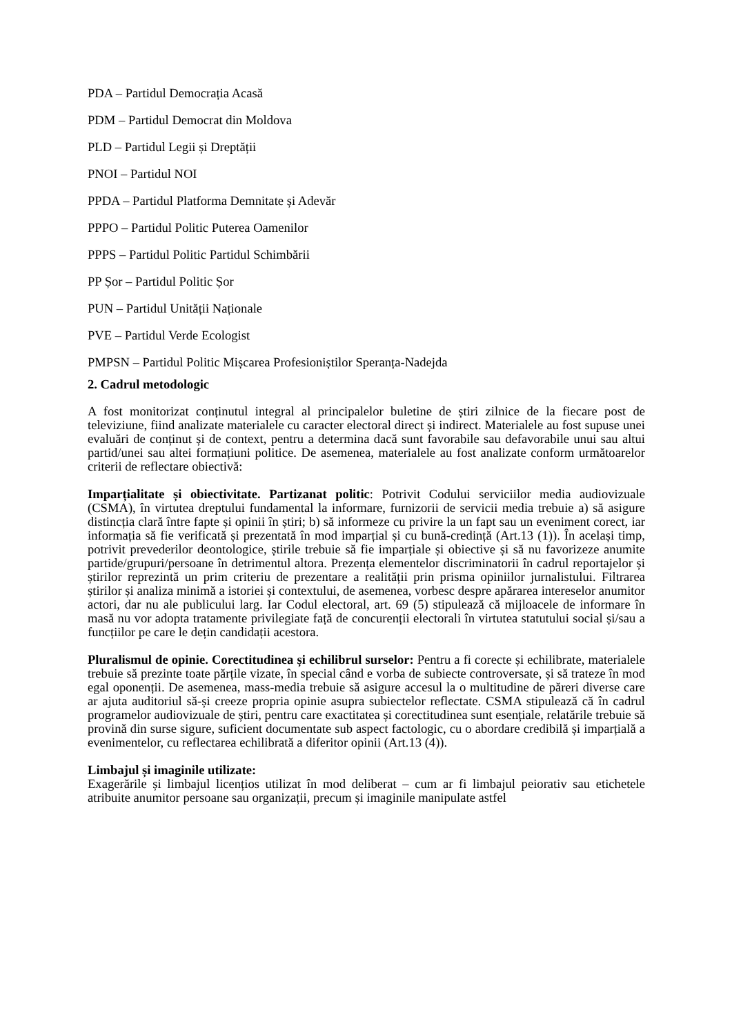PDA – Partidul Democrația Acasă
PDM – Partidul Democrat din Moldova
PLD – Partidul Legii și Dreptății
PNOI – Partidul NOI
PPDA – Partidul Platforma Demnitate și Adevăr
PPPO – Partidul Politic Puterea Oamenilor
PPPS – Partidul Politic Partidul Schimbării
PP Șor – Partidul Politic Șor
PUN – Partidul Unității Naționale
PVE – Partidul Verde Ecologist
PMPSN – Partidul Politic Mișcarea Profesioniștilor Speranța-Nadejda
2. Cadrul metodologic
A fost monitorizat conținutul integral al principalelor buletine de știri zilnice de la fiecare post de televiziune, fiind analizate materialele cu caracter electoral direct și indirect. Materialele au fost supuse unei evaluări de conținut și de context, pentru a determina dacă sunt favorabile sau defavorabile unui sau altui partid/unei sau altei formațiuni politice. De asemenea, materialele au fost analizate conform următoarelor criterii de reflectare obiectivă:
Imparțialitate și obiectivitate. Partizanat politic: Potrivit Codului serviciilor media audiovizuale (CSMA), în virtutea dreptului fundamental la informare, furnizorii de servicii media trebuie a) să asigure distincția clară între fapte și opinii în știri; b) să informeze cu privire la un fapt sau un eveniment corect, iar informația să fie verificată și prezentată în mod imparțial și cu bună-credință (Art.13 (1)). În același timp, potrivit prevederilor deontologice, știrile trebuie să fie imparțiale și obiective și să nu favorizeze anumite partide/grupuri/persoane în detrimentul altora. Prezența elementelor discriminatorii în cadrul reportajelor și știrilor reprezintă un prim criteriu de prezentare a realității prin prisma opiniilor jurnalistului. Filtrarea știrilor și analiza minimă a istoriei și contextului, de asemenea, vorbesc despre apărarea intereselor anumitor actori, dar nu ale publicului larg. Iar Codul electoral, art. 69 (5) stipulează că mijloacele de informare în masă nu vor adopta tratamente privilegiate față de concurenții electorali în virtutea statutului social și/sau a funcțiilor pe care le dețin candidații acestora.
Pluralismul de opinie. Corectitudinea și echilibrul surselor: Pentru a fi corecte și echilibrate, materialele trebuie să prezinte toate părțile vizate, în special când e vorba de subiecte controversate, și să trateze în mod egal oponenții. De asemenea, mass-media trebuie să asigure accesul la o multitudine de păreri diverse care ar ajuta auditoriul să-și creeze propria opinie asupra subiectelor reflectate. CSMA stipulează că în cadrul programelor audiovizuale de știri, pentru care exactitatea și corectitudinea sunt esențiale, relatările trebuie să provină din surse sigure, suficient documentate sub aspect factologic, cu o abordare credibilă și imparțială a evenimentelor, cu reflectarea echilibrată a diferitor opinii (Art.13 (4)).
Limbajul și imaginile utilizate:
Exagerările și limbajul licențios utilizat în mod deliberat – cum ar fi limbajul peiorativ sau etichetele atribuite anumitor persoane sau organizații, precum și imaginile manipulate astfel